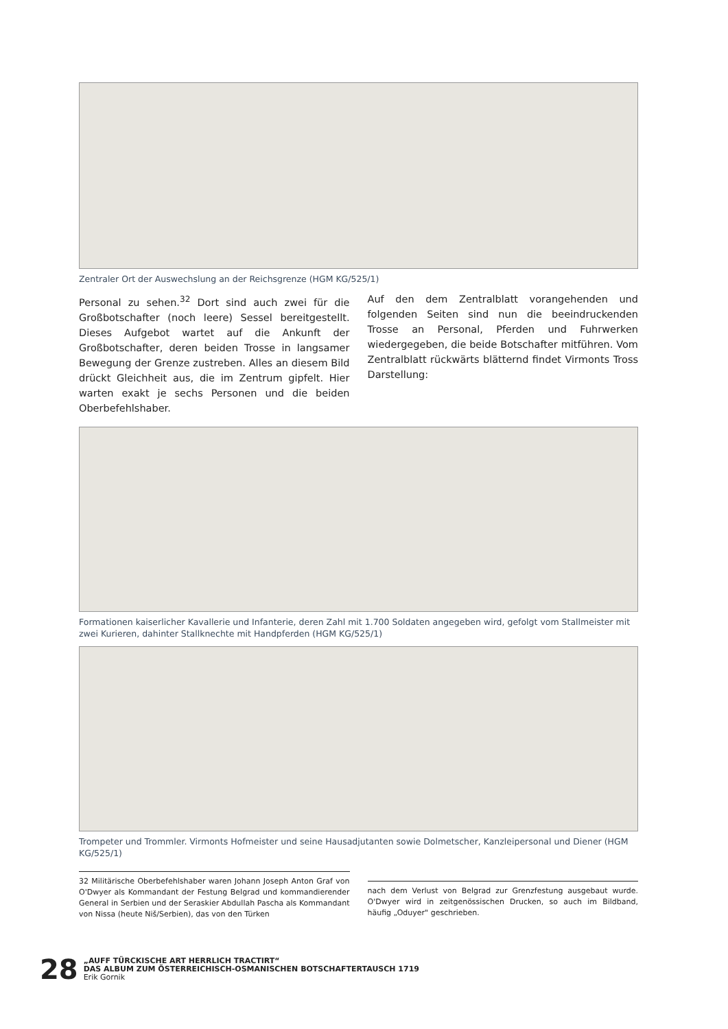Zentraler Ort der Auswechslung an der Reichsgrenze (HGM KG/525/1)
Personal zu sehen.<sup>32</sup> Dort sind auch zwei für die Großbotschafter (noch leere) Sessel bereitgestellt. Dieses Aufgebot wartet auf die Ankunft der Großbotschafter, deren beiden Trosse in langsamer Bewegung der Grenze zustreben. Alles an diesem Bild drückt Gleichheit aus, die im Zentrum gipfelt. Hier warten exakt je sechs Personen und die beiden Oberbefehlshaber.
Auf den dem Zentralblatt vorangehenden und folgenden Seiten sind nun die beeindruckenden Trosse an Personal, Pferden und Fuhrwerken wiedergegeben, die beide Botschafter mitführen. Vom Zentralblatt rückwärts blätternd findet Virmonts Tross Darstellung:
Formationen kaiserlicher Kavallerie und Infanterie, deren Zahl mit 1.700 Soldaten angegeben wird, gefolgt vom Stallmeister mit zwei Kurieren, dahinter Stallknechte mit Handpferden (HGM KG/525/1)
Trompeter und Trommler. Virmonts Hofmeister und seine Hausadjutanten sowie Dolmetscher, Kanzleipersonal und Diener (HGM KG/525/1)
32 Militärische Oberbefehlshaber waren Johann Joseph Anton Graf von O'Dwyer als Kommandant der Festung Belgrad und kommandierender General in Serbien und der Seraskier Abdullah Pascha als Kommandant von Nissa (heute Niš/Serbien), das von den Türken
nach dem Verlust von Belgrad zur Grenzfestung ausgebaut wurde. O'Dwyer wird in zeitgenössischen Drucken, so auch im Bildband, häufig „Oduyer" geschrieben.
28
„AUFF TÜRCKISCHE ART HERRLICH TRACTIRT“
DAS ALBUM ZUM ÖSTERREICHISCH-OSMANISCHEN BOTSCHAFTERTAUSCH 1719
Erik Gornik